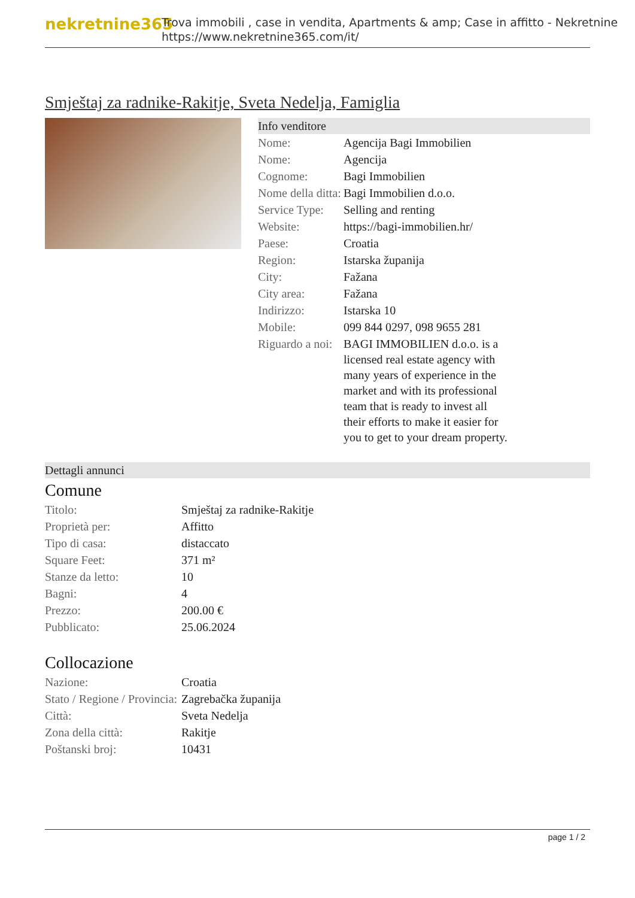nekretnine365
Trova immobili , case in vendita, Apartments & amp; Case in affitto - Nekretnine
https://www.nekretnine365.com/it/
Smještaj za radnike-Rakitje, Sveta Nedelja, Famiglia
Info venditore
| Nome: | Agencija Bagi Immobilien |
| Nome: | Agencija |
| Cognome: | Bagi Immobilien |
| Nome della ditta: | Bagi Immobilien d.o.o. |
| Service Type: | Selling and renting |
| Website: | https://bagi-immobilien.hr/ |
| Paese: | Croatia |
| Region: | Istarska županija |
| City: | Fažana |
| City area: | Fažana |
| Indirizzo: | Istarska 10 |
| Mobile: | 099 844 0297, 098 9655 281 |
| Riguardo a noi: | BAGI IMMOBILIEN d.o.o. is a licensed real estate agency with many years of experience in the market and with its professional team that is ready to invest all their efforts to make it easier for you to get to your dream property. |
Dettagli annunci
Comune
| Titolo: | Smještaj za radnike-Rakitje |
| Proprietà per: | Affitto |
| Tipo di casa: | distaccato |
| Square Feet: | 371 m² |
| Stanze da letto: | 10 |
| Bagni: | 4 |
| Prezzo: | 200.00 € |
| Pubblicato: | 25.06.2024 |
Collocazione
| Nazione: | Croatia |
| Stato / Regione / Provincia: | Zagrebačka županija |
| Città: | Sveta Nedelja |
| Zona della città: | Rakitje |
| Poštanski broj: | 10431 |
page 1 / 2